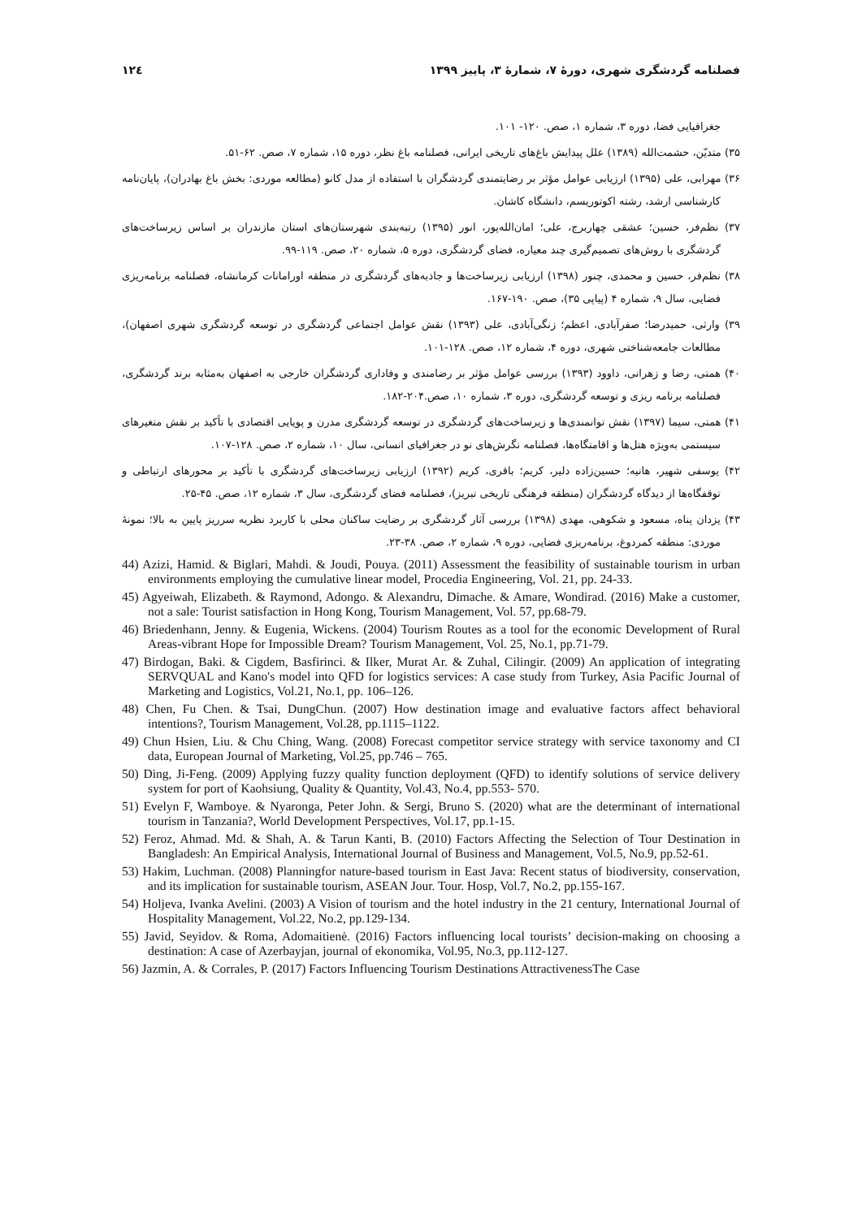۱۲٤ فصلنامه گردشگری شهری، دورهٔ ۷، شمارهٔ ۳، پاییز ۱۳۹۹
جغرافیایی فضا، دوره ۳، شماره ۱، صص. ۱۲۰- ۱۰۱.
۳۵) متدیّن، حشمت‌الله (۱۳۸۹) علل پیدایش باغ‌های تاریخی ایرانی، فصلنامه باغ نظر، دوره ۱۵، شماره ۷، صص. ۶۲-۵۱.
۳۶) مهرابی، علی (۱۳۹۵) ارزیابی عوامل مؤثر بر رضایتمندی گردشگران با استفاده از مدل کانو (مطالعه موردی: بخش باغ بهادران)، پایان‌نامه کارشناسی ارشد، رشته اکوتوریسم، دانشگاه کاشان.
۳۷) نظم‌فر، حسین؛ عشقی چهاربرج، علی؛ امان‌الله‌پور، انور (۱۳۹۵) رتبه‌بندی شهرستان‌های استان مازندران بر اساس زیرساخت‌های گردشگری با روش‌های تصمیم‌گیری چند معیاره، فضای گردشگری، دوره ۵، شماره ۲۰، صص. ۱۱۹-۹۹.
۳۸) نظم‌فر، حسین و محمدی، چنور (۱۳۹۸) ارزیابی زیرساخت‌ها و جاذبه‌های گردشگری در منطقه اورامانات کرمانشاه، فصلنامه برنامه‌ریزی فضایی، سال ۹، شماره ۴ (پیاپی ۳۵)، صص. ۱۹۰-۱۶۷.
۳۹) وارثی، حمیدرضا؛ صفرآبادی، اعظم؛ زنگی‌آبادی، علی (۱۳۹۳) نقش عوامل اجتماعی گردشگری در توسعه گردشگری شهری اصفهان)، مطالعات جامعه‌شناختی شهری، دوره ۴، شماره ۱۲، صص. ۱۲۸-۱۰۱.
۴۰) همتی، رضا و زهرانی، داوود (۱۳۹۳) بررسی عوامل مؤثر بر رضامندی و وفاداری گردشگران خارجی به اصفهان به‌مثابه برند گردشگری، فصلنامه برنامه ریزی و توسعه گردشگری، دوره ۳، شماره ۱۰، صص.۲۰۴-۱۸۲.
۴۱) همتی، سیما (۱۳۹۷) نقش توانمندی‌ها و زیرساخت‌های گردشگری در توسعه گردشگری مدرن و پویایی اقتصادی با تأکید بر نقش متغیرهای سیستمی به‌ویژه هتل‌ها و اقامتگاه‌ها، فصلنامه نگرش‌های نو در جغرافیای انسانی، سال ۱۰، شماره ۲، صص. ۱۲۸-۱۰۷.
۴۲) یوسفی شهیر، هانیه؛ حسین‌زاده دلیر، کریم؛ باقری، کریم (۱۳۹۲) ارزیابی زیرساخت‌های گردشگری با تأکید بر محورهای ارتباطی و توقفگاه‌ها از دیدگاه گردشگران (منطقه فرهنگی تاریخی تبریز)، فصلنامه فضای گردشگری، سال ۳، شماره ۱۲، صص. ۴۵-۲۵.
۴۳) یزدان پناه، مسعود و شکوهی، مهدی (۱۳۹۸) بررسی آثار گردشگری بر رضایت ساکنان محلی با کاربرد نظریه سرریز پایین به بالا؛ نمونهٔ موردی: منطقه کمردوغ، برنامه‌ریزی فضایی، دوره ۹، شماره ۲، صص. ۳۸-۲۳.
44) Azizi, Hamid. & Biglari, Mahdi. & Joudi, Pouya. (2011) Assessment the feasibility of sustainable tourism in urban environments employing the cumulative linear model, Procedia Engineering, Vol. 21, pp. 24-33.
45) Agyeiwah, Elizabeth. & Raymond, Adongo. & Alexandru, Dimache. & Amare, Wondirad. (2016) Make a customer, not a sale: Tourist satisfaction in Hong Kong, Tourism Management, Vol. 57, pp.68-79.
46) Briedenhann, Jenny. & Eugenia, Wickens. (2004) Tourism Routes as a tool for the economic Development of Rural Areas-vibrant Hope for Impossible Dream? Tourism Management, Vol. 25, No.1, pp.71-79.
47) Birdogan, Baki. & Cigdem, Basfirinci. & Ilker, Murat Ar. & Zuhal, Cilingir. (2009) An application of integrating SERVQUAL and Kano's model into QFD for logistics services: A case study from Turkey, Asia Pacific Journal of Marketing and Logistics, Vol.21, No.1, pp. 106–126.
48) Chen, Fu Chen. & Tsai, DungChun. (2007) How destination image and evaluative factors affect behavioral intentions?, Tourism Management, Vol.28, pp.1115–1122.
49) Chun Hsien, Liu. & Chu Ching, Wang. (2008) Forecast competitor service strategy with service taxonomy and CI data, European Journal of Marketing, Vol.25, pp.746 – 765.
50) Ding, Ji-Feng. (2009) Applying fuzzy quality function deployment (QFD) to identify solutions of service delivery system for port of Kaohsiung, Quality & Quantity, Vol.43, No.4, pp.553- 570.
51) Evelyn F, Wamboye. & Nyaronga, Peter John. & Sergi, Bruno S. (2020) what are the determinant of international tourism in Tanzania?, World Development Perspectives, Vol.17, pp.1-15.
52) Feroz, Ahmad. Md. & Shah, A. & Tarun Kanti, B. (2010) Factors Affecting the Selection of Tour Destination in Bangladesh: An Empirical Analysis, International Journal of Business and Management, Vol.5, No.9, pp.52-61.
53) Hakim, Luchman. (2008) Planningfor nature-based tourism in East Java: Recent status of biodiversity, conservation, and its implication for sustainable tourism, ASEAN Jour. Tour. Hosp, Vol.7, No.2, pp.155-167.
54) Holjeva, Ivanka Avelini. (2003) A Vision of tourism and the hotel industry in the 21 century, International Journal of Hospitality Management, Vol.22, No.2, pp.129-134.
55) Javid, Seyidov. & Roma, Adomaitienė. (2016) Factors influencing local tourists’ decision-making on choosing a destination: A case of Azerbayjan, journal of ekonomika, Vol.95, No.3, pp.112-127.
56) Jazmin, A. & Corrales, P. (2017) Factors Influencing Tourism Destinations AttractivenessThe Case